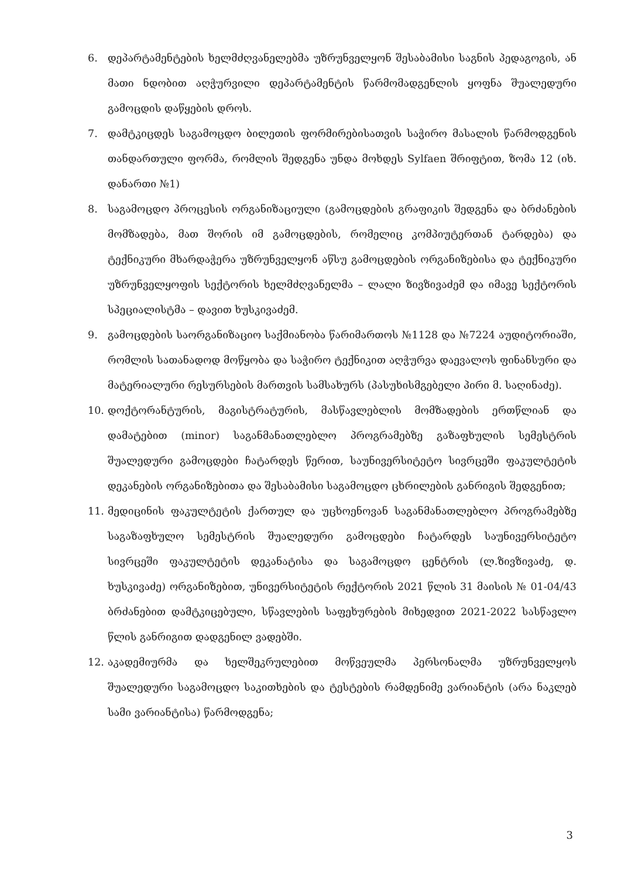6. დეპარტამენტების ხელმძღვანელებმა უზრუნველყონ შესაბამისი საგნის პედაგოგის, ან მათი ნდობით აღჭურვილი დეპარტამენტის წარმომადგენლის ყოფნა შუალედური გამოცდის დაწყების დროს.
7. დამტკიცდეს საგამოცდო ბილეთის ფორმირებისათვის საჭირო მასალის წარმოდგენის თანდართული ფორმა, რომლის შედგენა უნდა მოხდეს Sylfaen შრიფტით, ზომა 12 (იხ. დანართი №1)
8. საგამოცდო პროცესის ორგანიზაციული (გამოცდების გრაფიკის შედგენა და ბრძანების მომზადება, მათ შორის იმ გამოცდების, რომელიც კომპიუტერთან ტარდება) და ტექნიკური მხარდაჭერა უზრუნველყონ აწსუ გამოცდების ორგანიზებისა და ტექნიკური უზრუნველყოფის სექტორის ხელმძღვანელმა – ლალი ზივზივაძემ და იმავე სექტორის სპეციალისტმა – დავით ხუსკივაძემ.
9. გამოცდების საორგანიზაციო საქმიანობა წარიმართოს №1128 და №7224 აუდიტორიაში, რომლის სათანადოდ მოწყობა და საჭირო ტექნიკით აღჭურვა დაევალოს ფინანსური და მატერიალური რესურსების მართვის სამსახურს (პასუხისმგებელი პირი მ. საღინაძე).
10. დოქტორანტურის, მაგისტრატურის, მასწავლებლის მომზადების ერთწლიან და დამატებით (minor) საგანმანათლებლო პროგრამებზე გაზაფხულის სემესტრის შუალედური გამოცდები ჩატარდეს წერით, საუნივერსიტეტო სივრცეში ფაკულტეტის დეკანების ორგანიზებითა და შესაბამისი საგამოცდო ცხრილების განრიგის შედგენით;
11. მედიცინის ფაკულტეტის ქართულ და უცხოენოვან საგანმანათლებლო პროგრამებზე საგაზაფხულო სემესტრის შუალედური გამოცდები ჩატარდეს საუნივერსიტეტო სივრცეში ფაკულტეტის დეკანატისა და საგამოცდო ცენტრის (ლ.ზივზივაძე, დ. ხუსკივაძე) ორგანიზებით, უნივერსიტეტის რექტორის 2021 წლის 31 მაისის № 01-04/43 ბრძანებით დამტკიცებული, სწავლების საფეხურების მიხედვით 2021-2022 სასწავლო წლის განრიგით დადგენილ ვადებში.
12. აკადემიურმა და ხელშეკრულებით მოწვეულმა პერსონალმა უზრუნველყოს შუალედური საგამოცდო საკითხების და ტესტების რამდენიმე ვარიანტის (არა ნაკლებ სამი ვარიანტისა) წარმოდგენა;
3